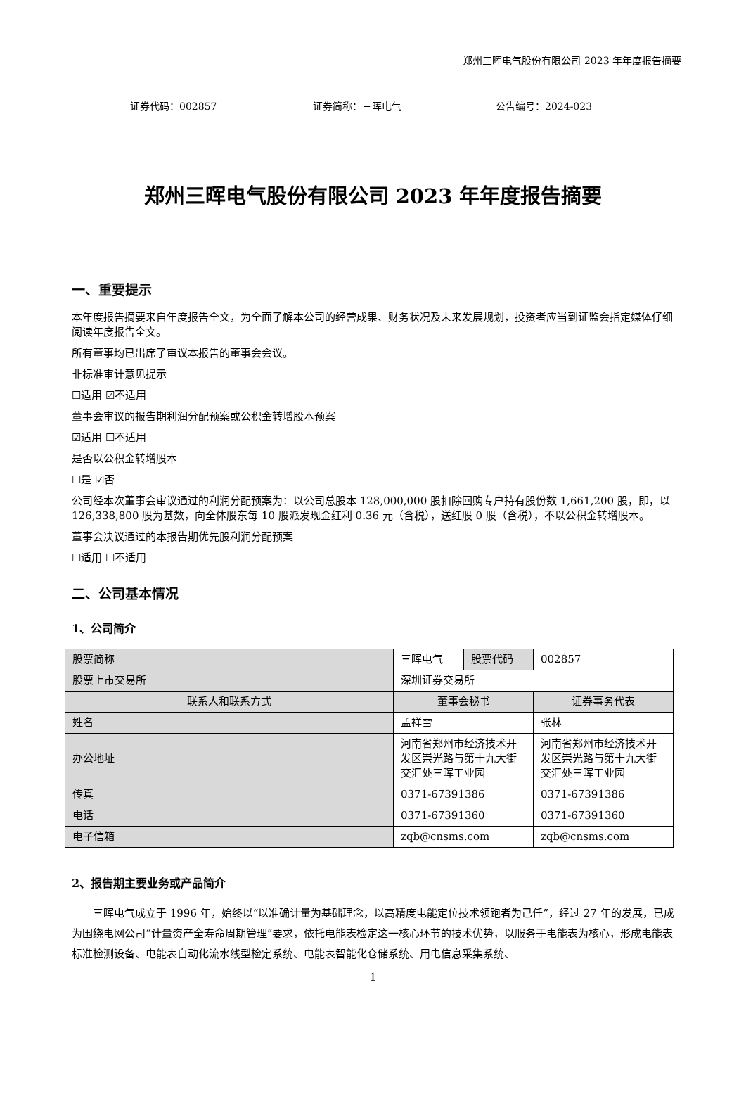郑州三晖电气股份有限公司 2023 年年度报告摘要
证券代码：002857 证券简称：三晖电气 公告编号：2024-023
郑州三晖电气股份有限公司 2023 年年度报告摘要
一、重要提示
本年度报告摘要来自年度报告全文，为全面了解本公司的经营成果、财务状况及未来发展规划，投资者应当到证监会指定媒体仔细阅读年度报告全文。
所有董事均已出席了审议本报告的董事会会议。
非标准审计意见提示
☐适用 ☑不适用
董事会审议的报告期利润分配预案或公积金转增股本预案
☑适用 ☐不适用
是否以公积金转增股本
☐是 ☑否
公司经本次董事会审议通过的利润分配预案为：以公司总股本 128,000,000 股扣除回购专户持有股份数 1,661,200 股，即，以 126,338,800 股为基数，向全体股东每 10 股派发现金红利 0.36 元（含税），送红股 0 股（含税），不以公积金转增股本。
董事会决议通过的本报告期优先股利润分配预案
☐适用 ☐不适用
二、公司基本情况
1、公司简介
| 股票简称 | 三晖电气 | 股票代码 | 002857 |
| 股票上市交易所 | 深圳证券交易所 | | |
| 联系人和联系方式 | 董事会秘书 | | 证券事务代表 |
| 姓名 | 孟祥雪 | | 张林 |
| 办公地址 | 河南省郑州市经济技术开发区崇光路与第十九大街交汇处三晖工业园 | | 河南省郑州市经济技术开发区崇光路与第十九大街交汇处三晖工业园 |
| 传真 | 0371-67391386 | | 0371-67391386 |
| 电话 | 0371-67391360 | | 0371-67391360 |
| 电子信箱 | zqb@cnsms.com | | zqb@cnsms.com |
2、报告期主要业务或产品简介
三晖电气成立于 1996 年，始终以“以准确计量为基础理念，以高精度电能定位技术领跑者为己任”，经过 27 年的发展，已成为围绕电网公司“计量资产全寿命周期管理”要求，依托电能表检定这一核心环节的技术优势，以服务于电能表为核心，形成电能表标准检测设备、电能表自动化流水线型检定系统、电能表智能化仓储系统、用电信息采集系统、
1